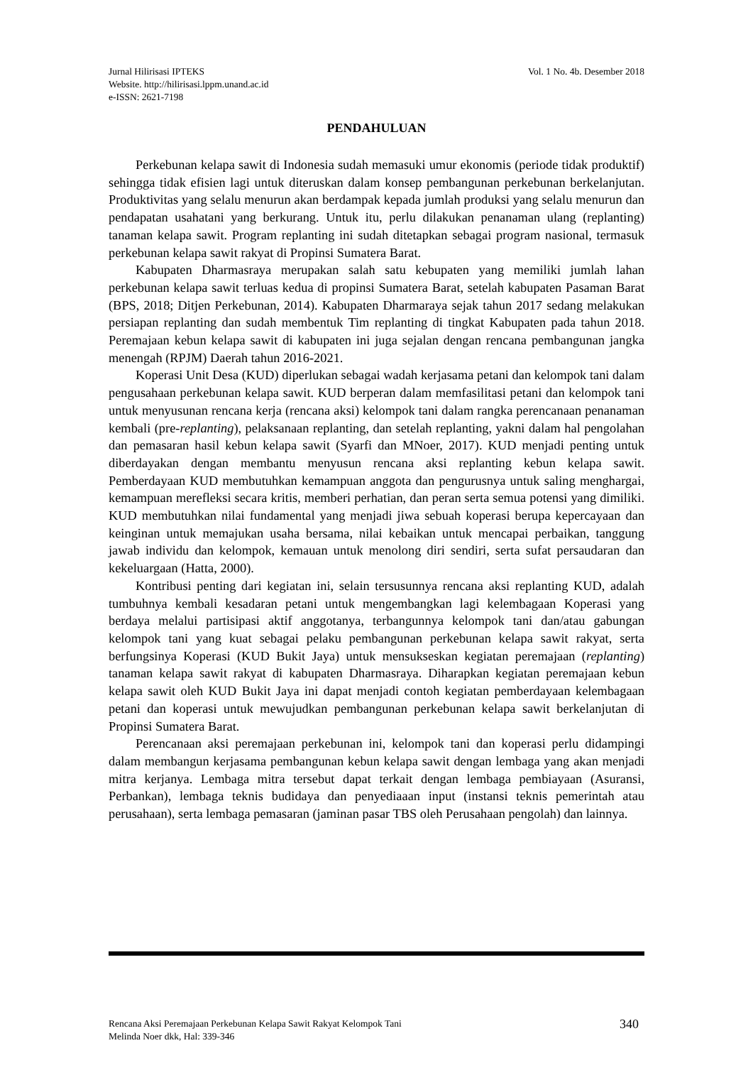Vol. 1 No. 4b. Desember 2018 Jurnal Hilirisasi IPTEKS
Website. http://hilirisasi.lppm.unand.ac.id
e-ISSN: 2621-7198
PENDAHULUAN
Perkebunan kelapa sawit di Indonesia sudah memasuki umur ekonomis (periode tidak produktif) sehingga tidak efisien lagi untuk diteruskan dalam konsep pembangunan perkebunan berkelanjutan. Produktivitas yang selalu menurun akan berdampak kepada jumlah produksi yang selalu menurun dan pendapatan usahatani yang berkurang. Untuk itu, perlu dilakukan penanaman ulang (replanting) tanaman kelapa sawit. Program replanting ini sudah ditetapkan sebagai program nasional, termasuk perkebunan kelapa sawit rakyat di Propinsi Sumatera Barat.
Kabupaten Dharmasraya merupakan salah satu kebupaten yang memiliki jumlah lahan perkebunan kelapa sawit terluas kedua di propinsi Sumatera Barat, setelah kabupaten Pasaman Barat (BPS, 2018; Ditjen Perkebunan, 2014). Kabupaten Dharmaraya sejak tahun 2017 sedang melakukan persiapan replanting dan sudah membentuk Tim replanting di tingkat Kabupaten pada tahun 2018. Peremajaan kebun kelapa sawit di kabupaten ini juga sejalan dengan rencana pembangunan jangka menengah (RPJM) Daerah tahun 2016-2021.
Koperasi Unit Desa (KUD) diperlukan sebagai wadah kerjasama petani dan kelompok tani dalam pengusahaan perkebunan kelapa sawit. KUD berperan dalam memfasilitasi petani dan kelompok tani untuk menyusunan rencana kerja (rencana aksi) kelompok tani dalam rangka perencanaan penanaman kembali (pre-replanting), pelaksanaan replanting, dan setelah replanting, yakni dalam hal pengolahan dan pemasaran hasil kebun kelapa sawit (Syarfi dan MNoer, 2017). KUD menjadi penting untuk diberdayakan dengan membantu menyusun rencana aksi replanting kebun kelapa sawit. Pemberdayaan KUD membutuhkan kemampuan anggota dan pengurusnya untuk saling menghargai, kemampuan merefleksi secara kritis, memberi perhatian, dan peran serta semua potensi yang dimiliki. KUD membutuhkan nilai fundamental yang menjadi jiwa sebuah koperasi berupa kepercayaan dan keinginan untuk memajukan usaha bersama, nilai kebaikan untuk mencapai perbaikan, tanggung jawab individu dan kelompok, kemauan untuk menolong diri sendiri, serta sufat persaudaran dan kekeluargaan (Hatta, 2000).
Kontribusi penting dari kegiatan ini, selain tersusunnya rencana aksi replanting KUD, adalah tumbuhnya kembali kesadaran petani untuk mengembangkan lagi kelembagaan Koperasi yang berdaya melalui partisipasi aktif anggotanya, terbangunnya kelompok tani dan/atau gabungan kelompok tani yang kuat sebagai pelaku pembangunan perkebunan kelapa sawit rakyat, serta berfungsinya Koperasi (KUD Bukit Jaya) untuk mensukseskan kegiatan peremajaan (replanting) tanaman kelapa sawit rakyat di kabupaten Dharmasraya. Diharapkan kegiatan peremajaan kebun kelapa sawit oleh KUD Bukit Jaya ini dapat menjadi contoh kegiatan pemberdayaan kelembagaan petani dan koperasi untuk mewujudkan pembangunan perkebunan kelapa sawit berkelanjutan di Propinsi Sumatera Barat.
Perencanaan aksi peremajaan perkebunan ini, kelompok tani dan koperasi perlu didampingi dalam membangun kerjasama pembangunan kebun kelapa sawit dengan lembaga yang akan menjadi mitra kerjanya. Lembaga mitra tersebut dapat terkait dengan lembaga pembiayaan (Asuransi, Perbankan), lembaga teknis budidaya dan penyediaaan input (instansi teknis pemerintah atau perusahaan), serta lembaga pemasaran (jaminan pasar TBS oleh Perusahaan pengolah) dan lainnya.
340 Rencana Aksi Peremajaan Perkebunan Kelapa Sawit Rakyat Kelompok Tani
Melinda Noer dkk, Hal: 339-346